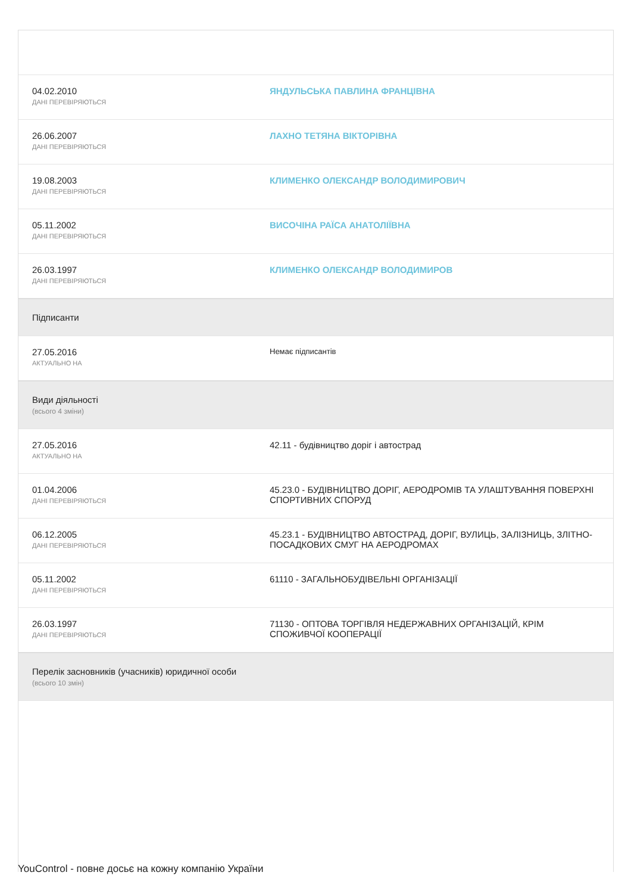| 04.02.2010 ДАНІ ПЕРЕВІРЯЮТЬСЯ | ЯНДУЛЬСЬКА ПАВЛИНА ФРАНЦІВНА |
| 26.06.2007 ДАНІ ПЕРЕВІРЯЮТЬСЯ | ЛАХНО ТЕТЯНА ВІКТОРІВНА |
| 19.08.2003 ДАНІ ПЕРЕВІРЯЮТЬСЯ | КЛИМЕНКО ОЛЕКСАНДР ВОЛОДИМИРОВИЧ |
| 05.11.2002 ДАНІ ПЕРЕВІРЯЮТЬСЯ | ВИСОЧІНА РАЇСА АНАТОЛІЇВНА |
| 26.03.1997 ДАНІ ПЕРЕВІРЯЮТЬСЯ | КЛИМЕНКО ОЛЕКСАНДР ВОЛОДИМИРОВ |
| Підписанти | |
| 27.05.2016 АКТУАЛЬНО НА | Немає підписантів |
| Види діяльності (всього 4 зміни) | |
| 27.05.2016 АКТУАЛЬНО НА | 42.11 - будівництво доріг і автострад |
| 01.04.2006 ДАНІ ПЕРЕВІРЯЮТЬСЯ | 45.23.0 - БУДІВНИЦТВО ДОРІГ, АЕРОДРОМІВ ТА УЛАШТУВАННЯ ПОВЕРХНІ СПОРТИВНИХ СПОРУД |
| 06.12.2005 ДАНІ ПЕРЕВІРЯЮТЬСЯ | 45.23.1 - БУДІВНИЦТВО АВТОСТРАД, ДОРІГ, ВУЛИЦЬ, ЗАЛІЗНИЦЬ, ЗЛІТНО-ПОСАДКОВИХ СМУГ НА АЕРОДРОМАХ |
| 05.11.2002 ДАНІ ПЕРЕВІРЯЮТЬСЯ | 61110 - ЗАГАЛЬНОБУДІВЕЛЬНІ ОРГАНІЗАЦІЇ |
| 26.03.1997 ДАНІ ПЕРЕВІРЯЮТЬСЯ | 71130 - ОПТОВА ТОРГІВЛЯ НЕДЕРЖАВНИХ ОРГАНІЗАЦІЙ, КРІМ СПОЖИВЧОЇ КООПЕРАЦІЇ |
| Перелік засновників (учасників) юридичної особи (всього 10 змін) | |
YouControl - повне досьє на кожну компанію України